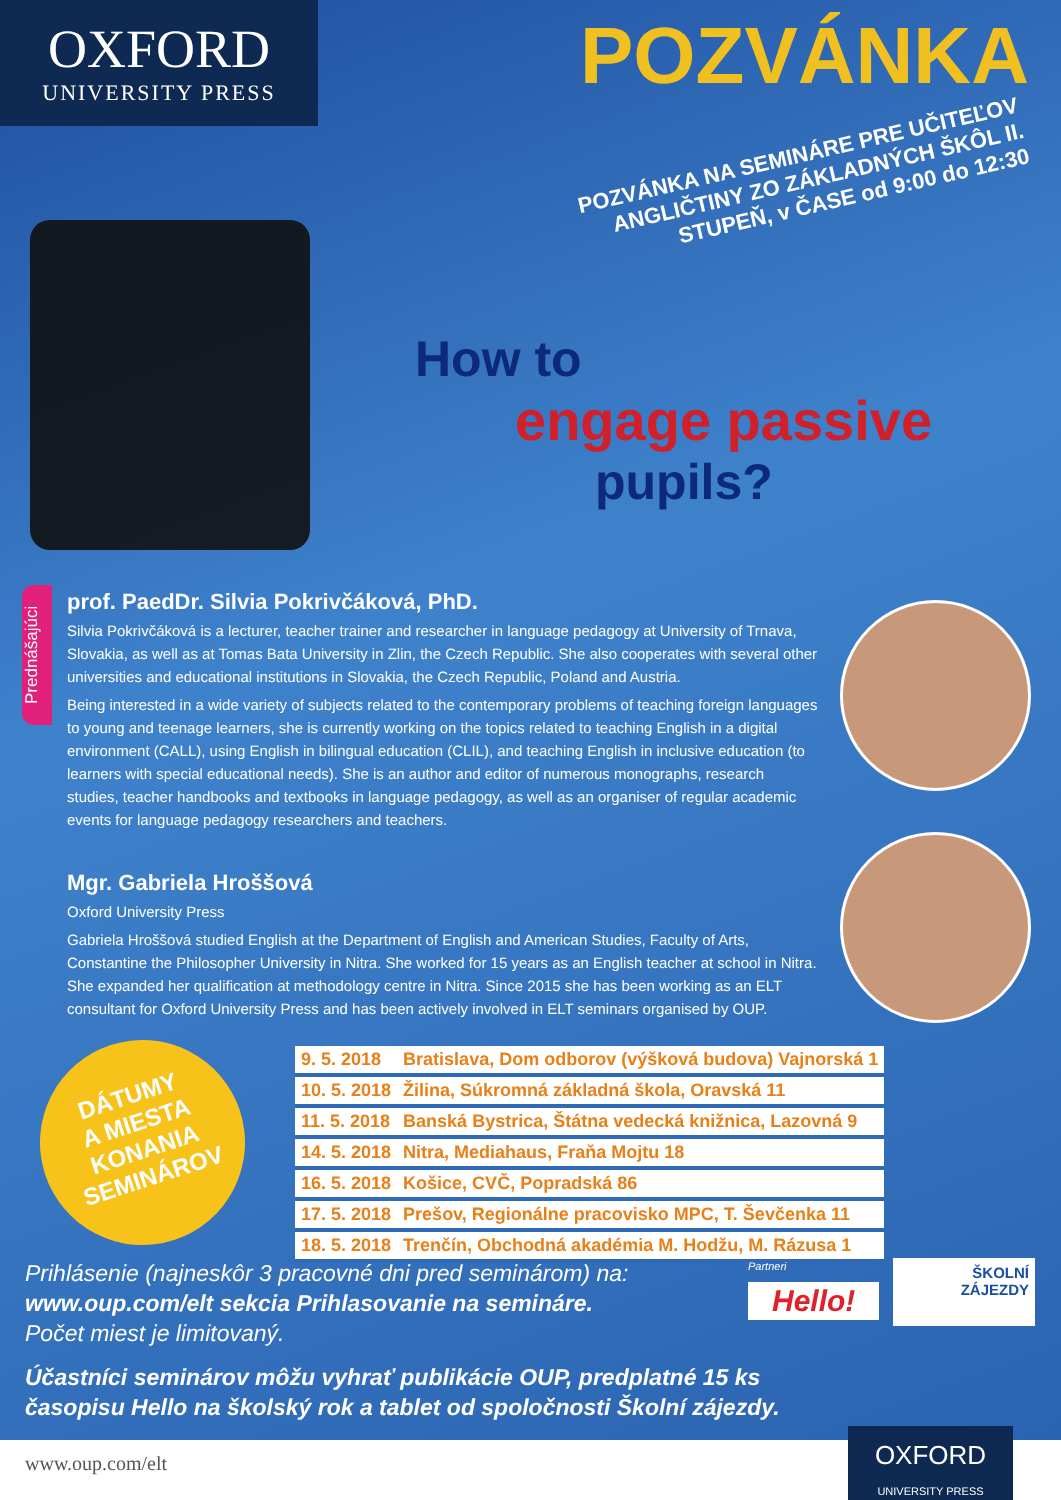OXFORD
UNIVERSITY PRESS
POZVÁNKA
POZVÁNKA NA SEMINÁRE PRE UČITEĽOV ANGLIČTINY ZO ZÁKLADNÝCH ŠKÔL II. STUPEŇ, v ČASE od 9:00 do 12:30
How to
engage passive
pupils?
Prednášajúci
prof. PaedDr. Silvia Pokrivčáková, PhD.
Silvia Pokrivčáková is a lecturer, teacher trainer and researcher in language pedagogy at University of Trnava, Slovakia, as well as at Tomas Bata University in Zlin, the Czech Republic. She also cooperates with several other universities and educational institutions in Slovakia, the Czech Republic, Poland and Austria.
Being interested in a wide variety of subjects related to the contemporary problems of teaching foreign languages to young and teenage learners, she is currently working on the topics related to teaching English in a digital environment (CALL), using English in bilingual education (CLIL), and teaching English in inclusive education (to learners with special educational needs). She is an author and editor of numerous monographs, research studies, teacher handbooks and textbooks in language pedagogy, as well as an organiser of regular academic events for language pedagogy researchers and teachers.
Mgr. Gabriela Hroššová
Oxford University Press
Gabriela Hroššová studied English at the Department of English and American Studies, Faculty of Arts, Constantine the Philosopher University in Nitra. She worked for 15 years as an English teacher at school in Nitra. She expanded her qualification at methodology centre in Nitra. Since 2015 she has been working as an ELT consultant for Oxford University Press and has been actively involved in ELT seminars organised by OUP.
DÁTUMY
A MIESTA
KONANIA
SEMINÁROV
| 9. 5. 2018 | Bratislava, Dom odborov (výšková budova) Vajnorská 1 |
| 10. 5. 2018 | Žilina, Súkromná základná škola, Oravská 11 |
| 11. 5. 2018 | Banská Bystrica, Štátna vedecká knižnica, Lazovná 9 |
| 14. 5. 2018 | Nitra, Mediahaus, Fraňa Mojtu 18 |
| 16. 5. 2018 | Košice, CVČ, Popradská 86 |
| 17. 5. 2018 | Prešov, Regionálne pracovisko MPC, T. Ševčenka 11 |
| 18. 5. 2018 | Trenčín, Obchodná akadémia M. Hodžu, M. Rázusa 1 |
Prihlásenie (najneskôr 3 pracovné dni pred seminárom) na:
www.oup.com/elt sekcia Prihlasovanie na semináre.
Počet miest je limitovaný.
Partneri
Hello!
ŠKOLNÍ
ZÁJEZDY
Účastníci seminárov môžu vyhrať publikácie OUP, predplatné 15 ks
časopisu Hello na školský rok a tablet od spoločnosti Školní zájezdy.
www.oup.com/elt
OXFORD
UNIVERSITY PRESS